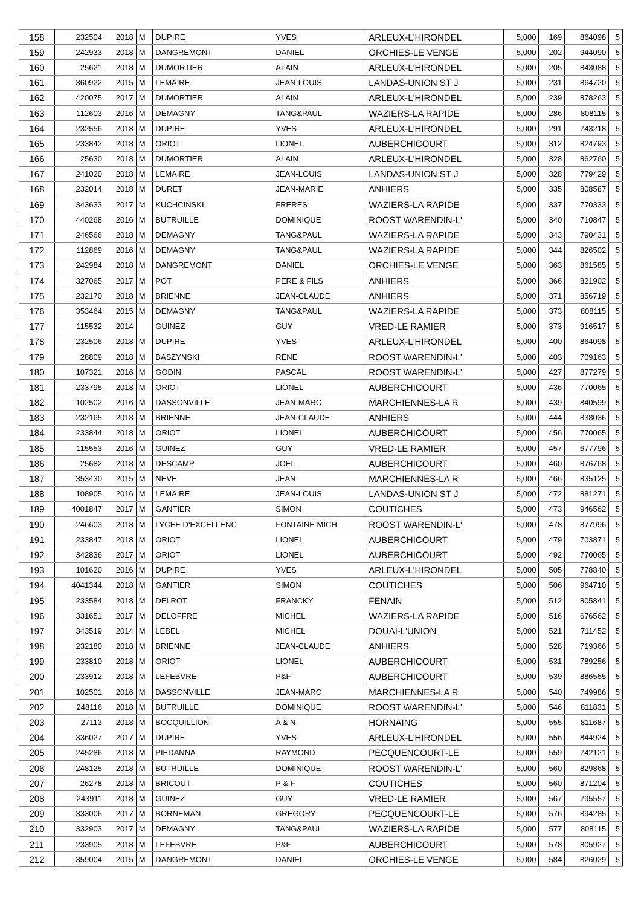| 158 | 232504 | 2018 | M | DUPIRE | YVES | ARLEUX-L'HIRONDEL | 5,000 | 169 | 864098 | 5 |
| 159 | 242933 | 2018 | M | DANGREMONT | DANIEL | ORCHIES-LE VENGE | 5,000 | 202 | 944090 | 5 |
| 160 | 25621 | 2018 | M | DUMORTIER | ALAIN | ARLEUX-L'HIRONDEL | 5,000 | 205 | 843088 | 5 |
| 161 | 360922 | 2015 | M | LEMAIRE | JEAN-LOUIS | LANDAS-UNION ST J | 5,000 | 231 | 864720 | 5 |
| 162 | 420075 | 2017 | M | DUMORTIER | ALAIN | ARLEUX-L'HIRONDEL | 5,000 | 239 | 878263 | 5 |
| 163 | 112603 | 2016 | M | DEMAGNY | TANG&PAUL | WAZIERS-LA RAPIDE | 5,000 | 286 | 808115 | 5 |
| 164 | 232556 | 2018 | M | DUPIRE | YVES | ARLEUX-L'HIRONDEL | 5,000 | 291 | 743218 | 5 |
| 165 | 233842 | 2018 | M | ORIOT | LIONEL | AUBERCHICOURT | 5,000 | 312 | 824793 | 5 |
| 166 | 25630 | 2018 | M | DUMORTIER | ALAIN | ARLEUX-L'HIRONDEL | 5,000 | 328 | 862760 | 5 |
| 167 | 241020 | 2018 | M | LEMAIRE | JEAN-LOUIS | LANDAS-UNION ST J | 5,000 | 328 | 779429 | 5 |
| 168 | 232014 | 2018 | M | DURET | JEAN-MARIE | ANHIERS | 5,000 | 335 | 808587 | 5 |
| 169 | 343633 | 2017 | M | KUCHCINSKI | FRERES | WAZIERS-LA RAPIDE | 5,000 | 337 | 770333 | 5 |
| 170 | 440268 | 2016 | M | BUTRUILLE | DOMINIQUE | ROOST WARENDIN-L' | 5,000 | 340 | 710847 | 5 |
| 171 | 246566 | 2018 | M | DEMAGNY | TANG&PAUL | WAZIERS-LA RAPIDE | 5,000 | 343 | 790431 | 5 |
| 172 | 112869 | 2016 | M | DEMAGNY | TANG&PAUL | WAZIERS-LA RAPIDE | 5,000 | 344 | 826502 | 5 |
| 173 | 242984 | 2018 | M | DANGREMONT | DANIEL | ORCHIES-LE VENGE | 5,000 | 363 | 861585 | 5 |
| 174 | 327065 | 2017 | M | POT | PERE & FILS | ANHIERS | 5,000 | 366 | 821902 | 5 |
| 175 | 232170 | 2018 | M | BRIENNE | JEAN-CLAUDE | ANHIERS | 5,000 | 371 | 856719 | 5 |
| 176 | 353464 | 2015 | M | DEMAGNY | TANG&PAUL | WAZIERS-LA RAPIDE | 5,000 | 373 | 808115 | 5 |
| 177 | 115532 | 2014 | | GUINEZ | GUY | VRED-LE RAMIER | 5,000 | 373 | 916517 | 5 |
| 178 | 232506 | 2018 | M | DUPIRE | YVES | ARLEUX-L'HIRONDEL | 5,000 | 400 | 864098 | 5 |
| 179 | 28809 | 2018 | M | BASZYNSKI | RENE | ROOST WARENDIN-L' | 5,000 | 403 | 709163 | 5 |
| 180 | 107321 | 2016 | M | GODIN | PASCAL | ROOST WARENDIN-L' | 5,000 | 427 | 877279 | 5 |
| 181 | 233795 | 2018 | M | ORIOT | LIONEL | AUBERCHICOURT | 5,000 | 436 | 770065 | 5 |
| 182 | 102502 | 2016 | M | DASSONVILLE | JEAN-MARC | MARCHIENNES-LA R | 5,000 | 439 | 840599 | 5 |
| 183 | 232165 | 2018 | M | BRIENNE | JEAN-CLAUDE | ANHIERS | 5,000 | 444 | 838036 | 5 |
| 184 | 233844 | 2018 | M | ORIOT | LIONEL | AUBERCHICOURT | 5,000 | 456 | 770065 | 5 |
| 185 | 115553 | 2016 | M | GUINEZ | GUY | VRED-LE RAMIER | 5,000 | 457 | 677796 | 5 |
| 186 | 25682 | 2018 | M | DESCAMP | JOEL | AUBERCHICOURT | 5,000 | 460 | 876768 | 5 |
| 187 | 353430 | 2015 | M | NEVE | JEAN | MARCHIENNES-LA R | 5,000 | 466 | 835125 | 5 |
| 188 | 108905 | 2016 | M | LEMAIRE | JEAN-LOUIS | LANDAS-UNION ST J | 5,000 | 472 | 881271 | 5 |
| 189 | 4001847 | 2017 | M | GANTIER | SIMON | COUTICHES | 5,000 | 473 | 946562 | 5 |
| 190 | 246603 | 2018 | M | LYCEE D'EXCELLENC | FONTAINE MICH | ROOST WARENDIN-L' | 5,000 | 478 | 877996 | 5 |
| 191 | 233847 | 2018 | M | ORIOT | LIONEL | AUBERCHICOURT | 5,000 | 479 | 703871 | 5 |
| 192 | 342836 | 2017 | M | ORIOT | LIONEL | AUBERCHICOURT | 5,000 | 492 | 770065 | 5 |
| 193 | 101620 | 2016 | M | DUPIRE | YVES | ARLEUX-L'HIRONDEL | 5,000 | 505 | 778840 | 5 |
| 194 | 4041344 | 2018 | M | GANTIER | SIMON | COUTICHES | 5,000 | 506 | 964710 | 5 |
| 195 | 233584 | 2018 | M | DELROT | FRANCKY | FENAIN | 5,000 | 512 | 805841 | 5 |
| 196 | 331651 | 2017 | M | DELOFFRE | MICHEL | WAZIERS-LA RAPIDE | 5,000 | 516 | 676562 | 5 |
| 197 | 343519 | 2014 | M | LEBEL | MICHEL | DOUAI-L'UNION | 5,000 | 521 | 711452 | 5 |
| 198 | 232180 | 2018 | M | BRIENNE | JEAN-CLAUDE | ANHIERS | 5,000 | 528 | 719366 | 5 |
| 199 | 233810 | 2018 | M | ORIOT | LIONEL | AUBERCHICOURT | 5,000 | 531 | 789256 | 5 |
| 200 | 233912 | 2018 | M | LEFEBVRE | P&F | AUBERCHICOURT | 5,000 | 539 | 886555 | 5 |
| 201 | 102501 | 2016 | M | DASSONVILLE | JEAN-MARC | MARCHIENNES-LA R | 5,000 | 540 | 749986 | 5 |
| 202 | 248116 | 2018 | M | BUTRUILLE | DOMINIQUE | ROOST WARENDIN-L' | 5,000 | 546 | 811831 | 5 |
| 203 | 27113 | 2018 | M | BOCQUILLION | A & N | HORNAING | 5,000 | 555 | 811687 | 5 |
| 204 | 336027 | 2017 | M | DUPIRE | YVES | ARLEUX-L'HIRONDEL | 5,000 | 556 | 844924 | 5 |
| 205 | 245286 | 2018 | M | PIEDANNA | RAYMOND | PECQUENCOURT-LE | 5,000 | 559 | 742121 | 5 |
| 206 | 248125 | 2018 | M | BUTRUILLE | DOMINIQUE | ROOST WARENDIN-L' | 5,000 | 560 | 829868 | 5 |
| 207 | 26278 | 2018 | M | BRICOUT | P & F | COUTICHES | 5,000 | 560 | 871204 | 5 |
| 208 | 243911 | 2018 | M | GUINEZ | GUY | VRED-LE RAMIER | 5,000 | 567 | 795557 | 5 |
| 209 | 333006 | 2017 | M | BORNEMAN | GREGORY | PECQUENCOURT-LE | 5,000 | 576 | 894285 | 5 |
| 210 | 332903 | 2017 | M | DEMAGNY | TANG&PAUL | WAZIERS-LA RAPIDE | 5,000 | 577 | 808115 | 5 |
| 211 | 233905 | 2018 | M | LEFEBVRE | P&F | AUBERCHICOURT | 5,000 | 578 | 805927 | 5 |
| 212 | 359004 | 2015 | M | DANGREMONT | DANIEL | ORCHIES-LE VENGE | 5,000 | 584 | 826029 | 5 |